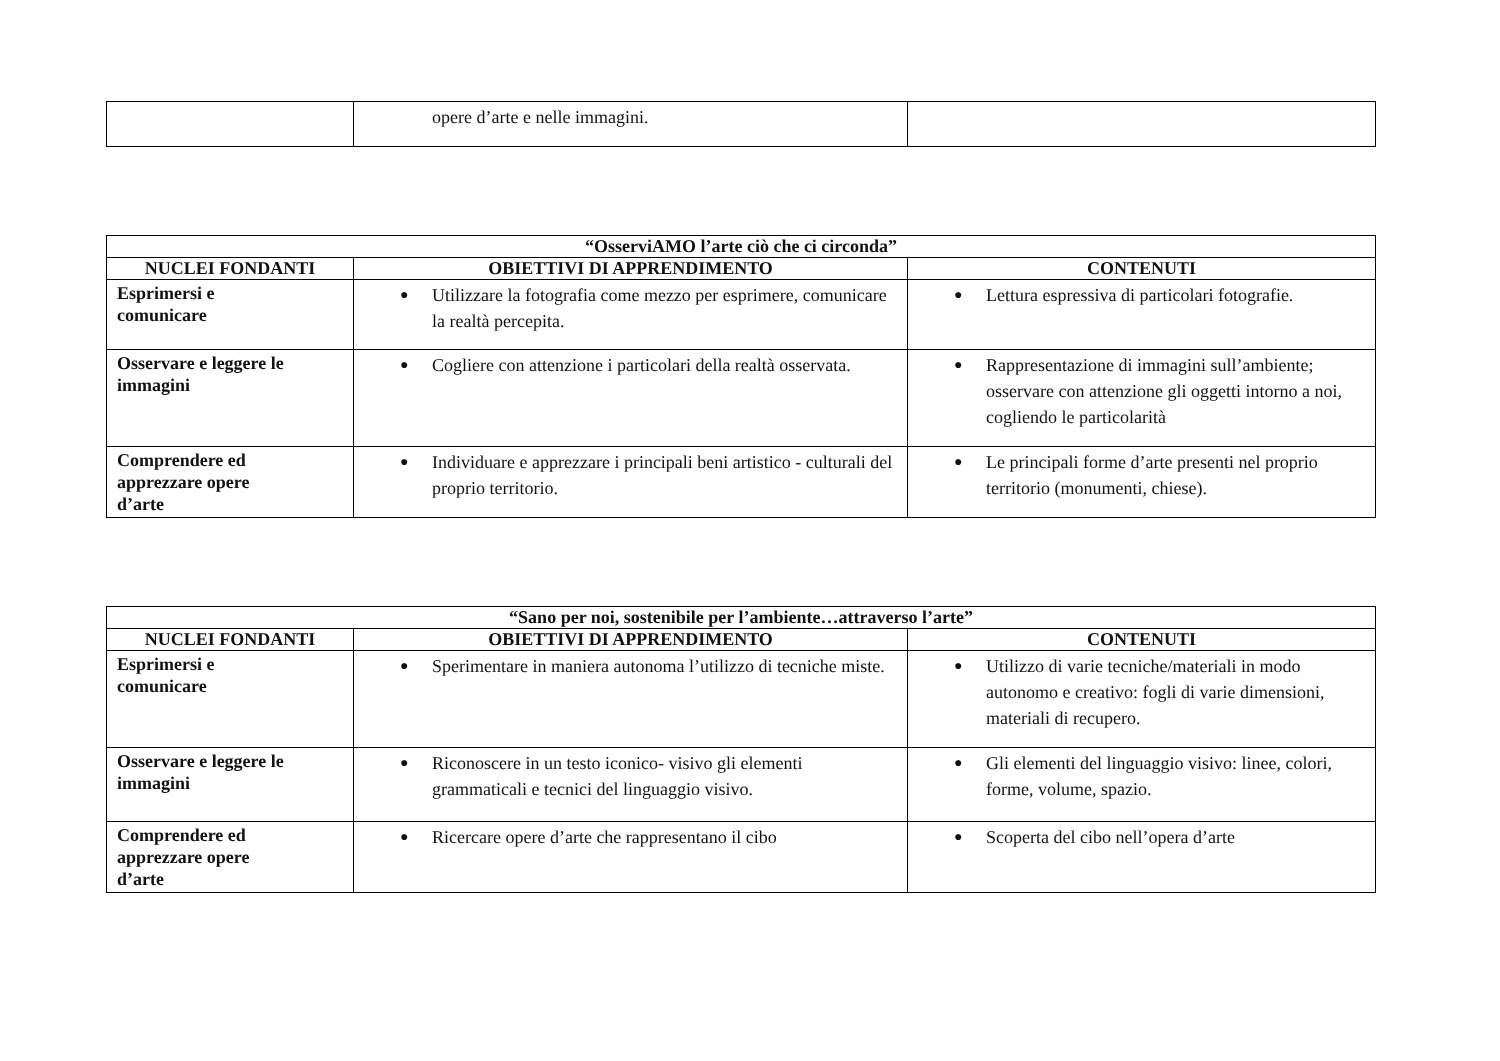| | opere d’arte e nelle immagini. | |
| “OsserviAMO l’arte ciò che ci circonda” | | |
| --- | --- | --- |
| NUCLEI FONDANTI | OBIETTIVI DI APPRENDIMENTO | CONTENUTI |
| Esprimersi e comunicare | ● Utilizzare la fotografia come mezzo per esprimere, comunicare la realtà percepita. | ● Lettura espressiva di particolari fotografie. |
| Osservare e leggere le immagini | ● Cogliere con attenzione i particolari della realtà osservata. | ● Rappresentazione di immagini sull’ambiente; osservare con attenzione gli oggetti intorno a noi, cogliendo le particolarità |
| Comprendere ed apprezzare opere d’arte | ● Individuare e apprezzare i principali beni artistico - culturali del proprio territorio. | ● Le principali forme d’arte presenti nel proprio territorio (monumenti, chiese). |
| “Sano per noi, sostenibile per l’ambiente…attraverso l’arte” | | |
| --- | --- | --- |
| NUCLEI FONDANTI | OBIETTIVI DI APPRENDIMENTO | CONTENUTI |
| Esprimersi e comunicare | ● Sperimentare in maniera autonoma l’utilizzo di tecniche miste. | ● Utilizzo di varie tecniche/materiali in modo autonomo e creativo: fogli di varie dimensioni, materiali di recupero. |
| Osservare e leggere le immagini | ● Riconoscere in un testo iconico- visivo gli elementi grammaticali e tecnici del linguaggio visivo. | ● Gli elementi del linguaggio visivo: linee, colori, forme, volume, spazio. |
| Comprendere ed apprezzare opere d’arte | ● Ricercare opere d’arte che rappresentano il cibo | ● Scoperta del cibo nell’opera d’arte |